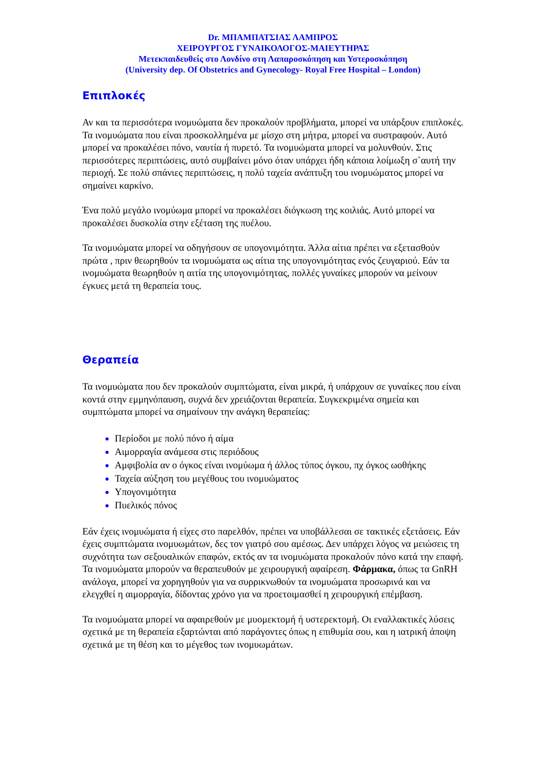Dr. ΜΠΑΜΠΑΤΣΙΑΣ ΛΑΜΠΡΟΣ
ΧΕΙΡΟΥΡΓΟΣ ΓΥΝΑΙΚΟΛΟΓΟΣ-ΜΑΙΕΥΤΗΡΑΣ
Μετεκπαιδευθείς στο Λονδίνο στη Λαπαροσκόπηση και Υστεροσκόπηση
(University dep. Of Obstetrics and Gynecology- Royal Free Hospital – London)
Επιπλοκές
Αν και τα περισσότερα ινομυώματα δεν προκαλούν προβλήματα, μπορεί να υπάρξουν επιπλοκές. Τα ινομυώματα που είναι προσκολλημένα με μίσχο στη μήτρα, μπορεί να συστραφούν. Αυτό μπορεί να προκαλέσει πόνο, ναυτία ή πυρετό. Τα ινομυώματα μπορεί να μολυνθούν. Στις περισσότερες περιπτώσεις, αυτό συμβαίνει μόνο όταν υπάρχει ήδη κάποια λοίμωξη σ`αυτή την περιοχή. Σε πολύ σπάνιες περιπτώσεις, η πολύ ταχεία ανάπτυξη του ινομυώματος μπορεί να σημαίνει καρκίνο.
Ένα πολύ μεγάλο ινομύωμα μπορεί να προκαλέσει διόγκωση της κοιλιάς. Αυτό μπορεί να προκαλέσει δυσκολία στην εξέταση της πυέλου.
Τα ινομυώματα μπορεί να οδηγήσουν σε υπογονιμότητα. Άλλα αίτια πρέπει να εξετασθούν πρώτα , πριν θεωρηθούν τα ινομυώματα ως αίτια της υπογονιμότητας ενός ζευγαριού. Εάν τα ινομυώματα θεωρηθούν η αιτία της υπογονιμότητας, πολλές γυναίκες μπορούν να μείνουν έγκυες μετά τη θεραπεία τους.
Θεραπεία
Τα ινομυώματα που δεν προκαλούν συμπτώματα, είναι μικρά, ή υπάρχουν σε γυναίκες που είναι κοντά στην εμμηνόπαυση, συχνά δεν χρειάζονται θεραπεία. Συγκεκριμένα σημεία και συμπτώματα μπορεί να σημαίνουν την ανάγκη θεραπείας:
Περίοδοι με πολύ πόνο ή αίμα
Αιμορραγία ανάμεσα στις περιόδους
Αμφιβολία αν ο όγκος είναι ινομύωμα ή άλλος τύπος όγκου, πχ όγκος ωοθήκης
Ταχεία αύξηση του μεγέθους του ινομυώματος
Υπογονιμότητα
Πυελικός πόνος
Εάν έχεις ινομυώματα ή είχες στο παρελθόν, πρέπει να υποβάλλεσαι σε τακτικές εξετάσεις. Εάν έχεις συμπτώματα ινομυωμάτων, δες τον γιατρό σου αμέσως. Δεν υπάρχει λόγος να μειώσεις τη συχνότητα των σεξουαλικών επαφών, εκτός αν τα ινομυώματα προκαλούν πόνο κατά την επαφή.
Τα ινομυώματα μπορούν να θεραπευθούν με χειρουργική αφαίρεση. Φάρμακα, όπως τα GnRH ανάλογα, μπορεί να χορηγηθούν για να συρρικνωθούν τα ινομυώματα προσωρινά και να ελεγχθεί η αιμορραγία, δίδοντας χρόνο για να προετοιμασθεί η χειρουργική επέμβαση.
Τα ινομυώματα μπορεί να αφαιρεθούν με μυομεκτομή ή υστερεκτομή. Οι εναλλακτικές λύσεις σχετικά με τη θεραπεία εξαρτώνται από παράγοντες όπως η επιθυμία σου, και η ιατρική άποψη σχετικά με τη θέση και το μέγεθος των ινομυωμάτων.